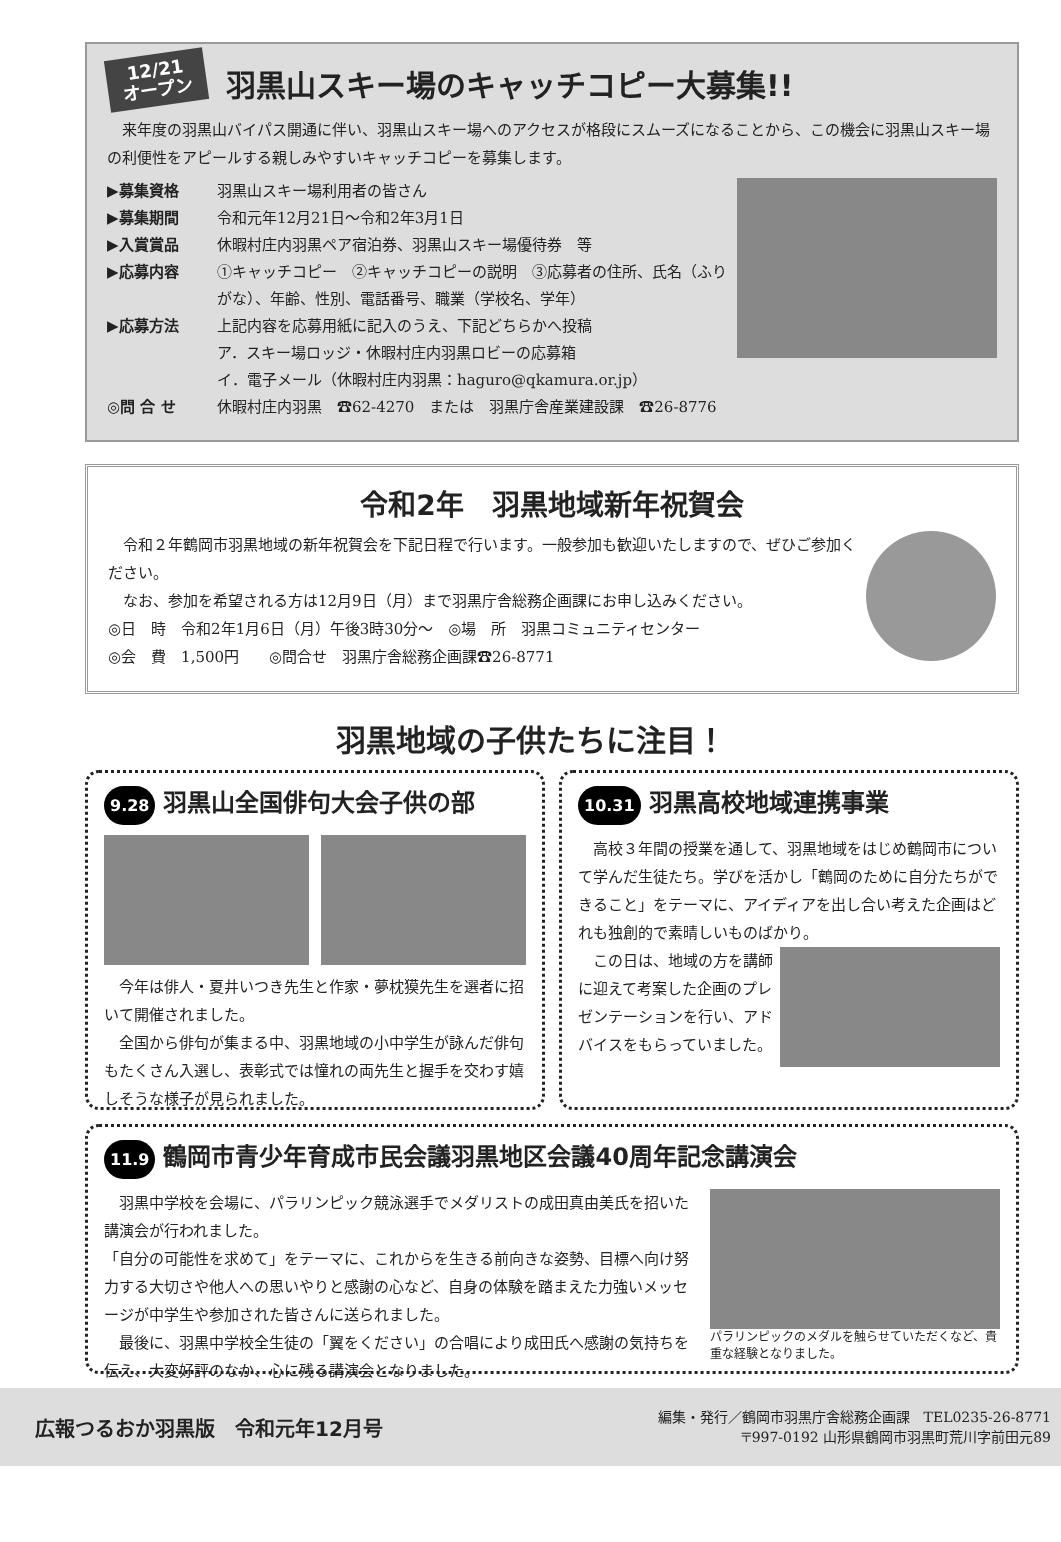12/21
オープン
羽黒山スキー場のキャッチコピー大募集!!
　来年度の羽黒山バイパス開通に伴い、羽黒山スキー場へのアクセスが格段にスムーズになることから、この機会に羽黒山スキー場の利便性をアピールする親しみやすいキャッチコピーを募集します。
▶募集資格 羽黒山スキー場利用者の皆さん
▶募集期間 令和元年12月21日～令和2年3月1日
▶入賞賞品 休暇村庄内羽黒ペア宿泊券、羽黒山スキー場優待券　等
▶応募内容 ①キャッチコピー　②キャッチコピーの説明　③応募者の住所、氏名（ふりがな）、年齢、性別、電話番号、職業（学校名、学年）
▶応募方法 上記内容を応募用紙に記入のうえ、下記どちらかへ投稿
ア．スキー場ロッジ・休暇村庄内羽黒ロビーの応募箱
イ．電子メール（休暇村庄内羽黒：haguro@qkamura.or.jp）
◎問 合 せ 休暇村庄内羽黒　☎62-4270　または　羽黒庁舎産業建設課　☎26-8776
令和2年　羽黒地域新年祝賀会
　令和２年鶴岡市羽黒地域の新年祝賀会を下記日程で行います。一般参加も歓迎いたしますので、ぜひご参加ください。
　なお、参加を希望される方は12月9日（月）まで羽黒庁舎総務企画課にお申し込みください。
◎日　時　令和2年1月6日（月）午後3時30分～　◎場　所　羽黒コミュニティセンター
◎会　費　1,500円　　◎問合せ　羽黒庁舎総務企画課☎26-8771
羽黒地域の子供たちに注目！
9.28 羽黒山全国俳句大会子供の部
　今年は俳人・夏井いつき先生と作家・夢枕獏先生を選者に招いて開催されました。
　全国から俳句が集まる中、羽黒地域の小中学生が詠んだ俳句もたくさん入選し、表彰式では憧れの両先生と握手を交わす嬉しそうな様子が見られました。
10.31 羽黒高校地域連携事業
　高校３年間の授業を通して、羽黒地域をはじめ鶴岡市について学んだ生徒たち。学びを活かし「鶴岡のために自分たちができること」をテーマに、アイディアを出し合い考えた企画はどれも独創的で素晴しいものばかり。
　この日は、地域の方を講師に迎えて考案した企画のプレゼンテーションを行い、アドバイスをもらっていました。
11.9 鶴岡市青少年育成市民会議羽黒地区会議40周年記念講演会
　羽黒中学校を会場に、パラリンピック競泳選手でメダリストの成田真由美氏を招いた講演会が行われました。
「自分の可能性を求めて」をテーマに、これからを生きる前向きな姿勢、目標へ向け努力する大切さや他人への思いやりと感謝の心など、自身の体験を踏まえた力強いメッセージが中学生や参加された皆さんに送られました。
　最後に、羽黒中学校全生徒の「翼をください」の合唱により成田氏へ感謝の気持ちを伝え、大変好評のなか、心に残る講演会となりました。
パラリンピックのメダルを触らせていただくなど、貴重な経験となりました。
広報つるおか羽黒版　令和元年12月号
編集・発行／鶴岡市羽黒庁舎総務企画課　TEL0235-26-8771
〒997-0192 山形県鶴岡市羽黒町荒川字前田元89